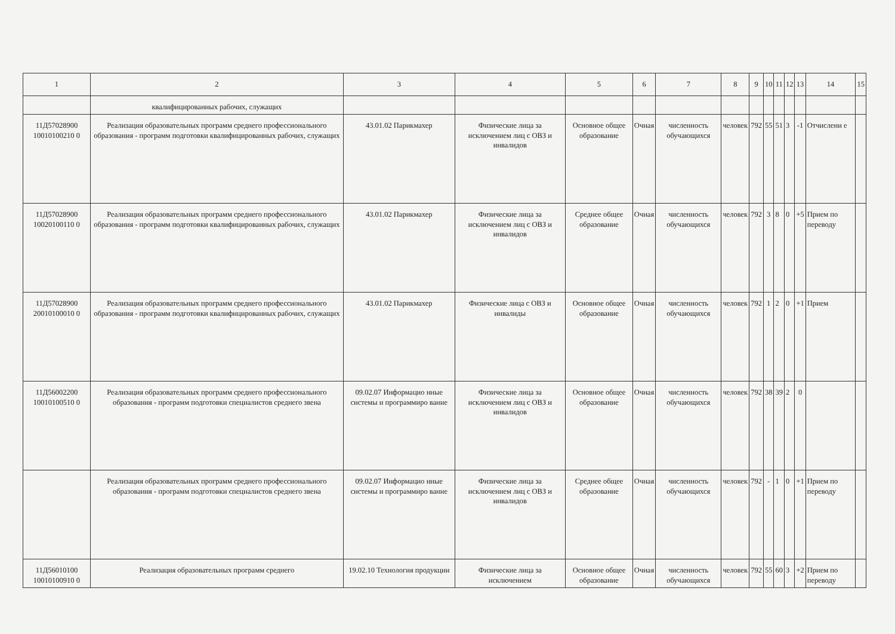| 1 | 2 | 3 | 4 | 5 | 6 | 7 | 8 | 9 | 10 | 11 | 12 | 13 | 14 | 15 |
| | квалифицированных рабочих, служащих | | | | | | | | | | | | | |
| 11Д57028900 10010100210 0 | Реализация образовательных программ среднего профессионального образования - программ подготовки квалифицированных рабочих, служащих | 43.01.02 Парикмахер | Физические лица за исключением лиц с ОВЗ и инвалидов | Основное общее образование | Очная | численность обучающихся | человек | 792 | 55 | 51 | 3 | -1 | Отчислени е | |
| 11Д57028900 10020100110 0 | Реализация образовательных программ среднего профессионального образования - программ подготовки квалифицированных рабочих, служащих | 43.01.02 Парикмахер | Физические лица за исключением лиц с ОВЗ и инвалидов | Среднее общее образование | Очная | численность обучающихся | человек | 792 | 3 | 8 | 0 | +5 | Прием по переводу | |
| 11Д57028900 20010100010 0 | Реализация образовательных программ среднего профессионального образования - программ подготовки квалифицированных рабочих, служащих | 43.01.02 Парикмахер | Физические лица с ОВЗ и инвалиды | Основное общее образование | Очная | численность обучающихся | человек | 792 | 1 | 2 | 0 | +1 | Прием | |
| 11Д56002200 10010100510 0 | Реализация образовательных программ среднего профессионального образования - программ подготовки специалистов среднего звена | 09.02.07 Информацио нные системы и программиро вание | Физические лица за исключением лиц с ОВЗ и инвалидов | Основное общее образование | Очная | численность обучающихся | человек | 792 | 38 | 39 | 2 | 0 | | |
| | Реализация образовательных программ среднего профессионального образования - программ подготовки специалистов среднего звена | 09.02.07 Информацио нные системы и программиро вание | Физические лица за исключением лиц с ОВЗ и инвалидов | Среднее общее образование | Очная | численность обучающихся | человек | 792 | - | 1 | 0 | +1 | Прием по переводу | |
| 11Д56010100 10010100910 0 | Реализация образовательных программ среднего | 19.02.10 Технология продукции | Физические лица за исключением | Основное общее образование | Очная | численность обучающихся | человек | 792 | 55 | 60 | 3 | +2 | Прием по переводу | |